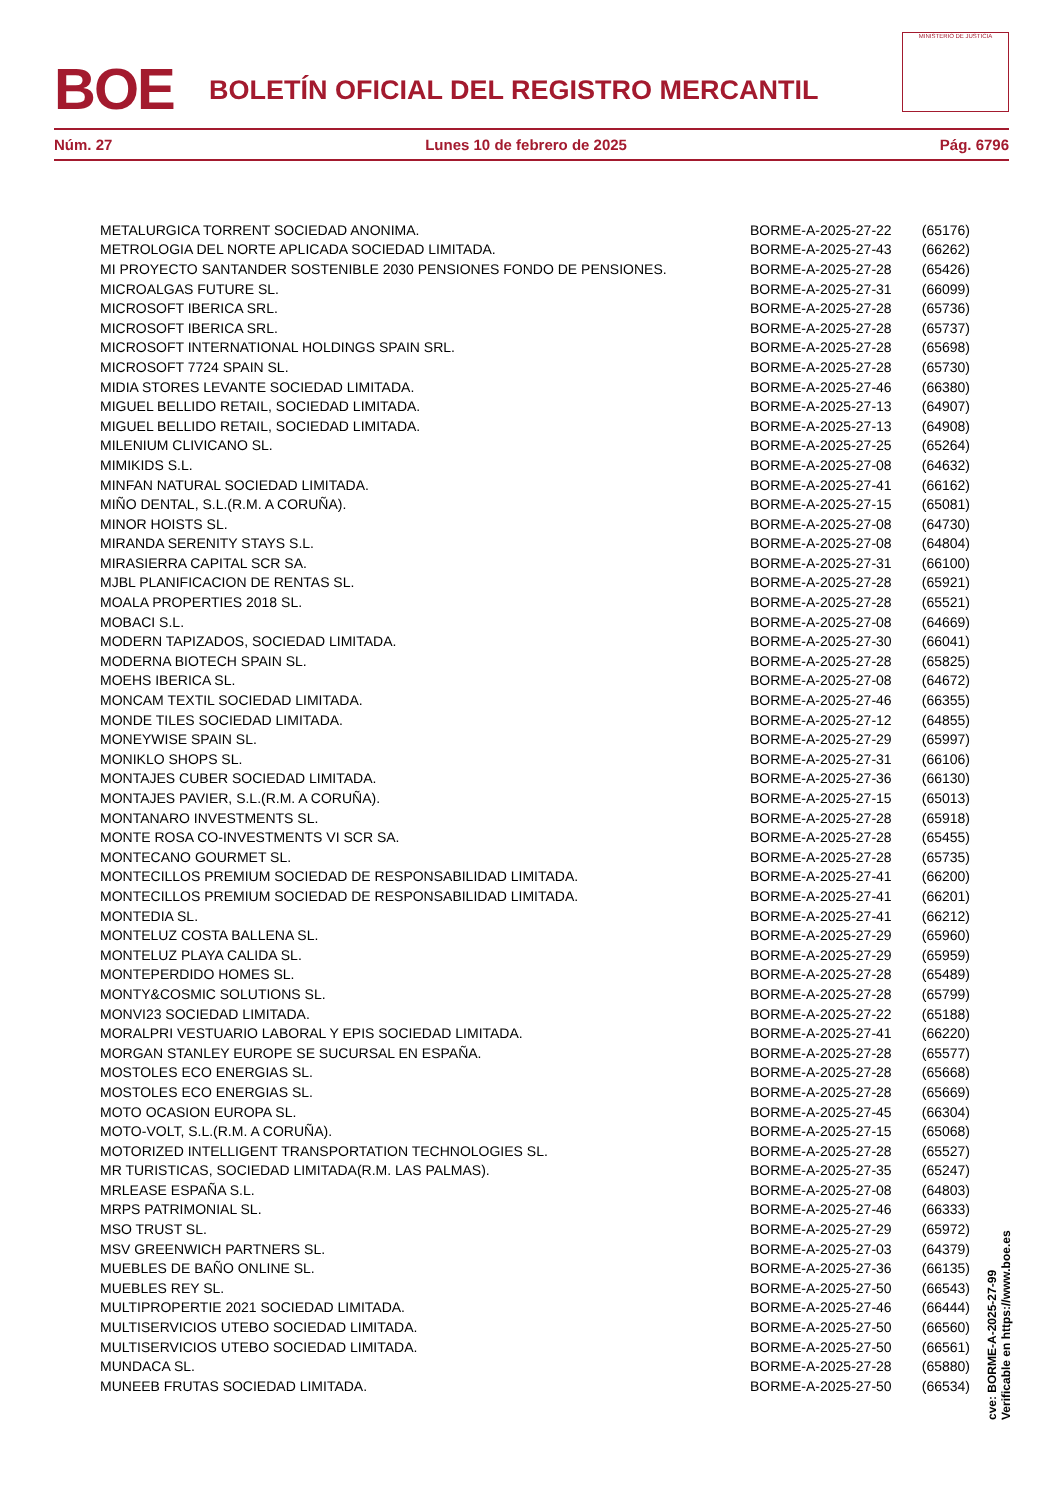BOE
BOLETÍN OFICIAL DEL REGISTRO MERCANTIL
MINISTERIO DE JUSTICIA
Núm. 27 Lunes 10 de febrero de 2025 Pág. 6796
| METALURGICA TORRENT SOCIEDAD ANONIMA. | BORME-A-2025-27-22 | (65176) |
| METROLOGIA DEL NORTE APLICADA SOCIEDAD LIMITADA. | BORME-A-2025-27-43 | (66262) |
| MI PROYECTO SANTANDER SOSTENIBLE 2030 PENSIONES FONDO DE PENSIONES. | BORME-A-2025-27-28 | (65426) |
| MICROALGAS FUTURE SL. | BORME-A-2025-27-31 | (66099) |
| MICROSOFT IBERICA SRL. | BORME-A-2025-27-28 | (65736) |
| MICROSOFT IBERICA SRL. | BORME-A-2025-27-28 | (65737) |
| MICROSOFT INTERNATIONAL HOLDINGS SPAIN SRL. | BORME-A-2025-27-28 | (65698) |
| MICROSOFT 7724 SPAIN SL. | BORME-A-2025-27-28 | (65730) |
| MIDIA STORES LEVANTE SOCIEDAD LIMITADA. | BORME-A-2025-27-46 | (66380) |
| MIGUEL BELLIDO RETAIL, SOCIEDAD LIMITADA. | BORME-A-2025-27-13 | (64907) |
| MIGUEL BELLIDO RETAIL, SOCIEDAD LIMITADA. | BORME-A-2025-27-13 | (64908) |
| MILENIUM CLIVICANO SL. | BORME-A-2025-27-25 | (65264) |
| MIMIKIDS S.L. | BORME-A-2025-27-08 | (64632) |
| MINFAN NATURAL SOCIEDAD LIMITADA. | BORME-A-2025-27-41 | (66162) |
| MIÑO DENTAL, S.L.(R.M. A CORUÑA). | BORME-A-2025-27-15 | (65081) |
| MINOR HOISTS SL. | BORME-A-2025-27-08 | (64730) |
| MIRANDA SERENITY STAYS S.L. | BORME-A-2025-27-08 | (64804) |
| MIRASIERRA CAPITAL SCR SA. | BORME-A-2025-27-31 | (66100) |
| MJBL PLANIFICACION DE RENTAS SL. | BORME-A-2025-27-28 | (65921) |
| MOALA PROPERTIES 2018 SL. | BORME-A-2025-27-28 | (65521) |
| MOBACI S.L. | BORME-A-2025-27-08 | (64669) |
| MODERN TAPIZADOS, SOCIEDAD LIMITADA. | BORME-A-2025-27-30 | (66041) |
| MODERNA BIOTECH SPAIN SL. | BORME-A-2025-27-28 | (65825) |
| MOEHS IBERICA SL. | BORME-A-2025-27-08 | (64672) |
| MONCAM TEXTIL SOCIEDAD LIMITADA. | BORME-A-2025-27-46 | (66355) |
| MONDE TILES SOCIEDAD LIMITADA. | BORME-A-2025-27-12 | (64855) |
| MONEYWISE SPAIN SL. | BORME-A-2025-27-29 | (65997) |
| MONIKLO SHOPS SL. | BORME-A-2025-27-31 | (66106) |
| MONTAJES CUBER SOCIEDAD LIMITADA. | BORME-A-2025-27-36 | (66130) |
| MONTAJES PAVIER, S.L.(R.M. A CORUÑA). | BORME-A-2025-27-15 | (65013) |
| MONTANARO INVESTMENTS SL. | BORME-A-2025-27-28 | (65918) |
| MONTE ROSA CO-INVESTMENTS VI SCR SA. | BORME-A-2025-27-28 | (65455) |
| MONTECANO GOURMET SL. | BORME-A-2025-27-28 | (65735) |
| MONTECILLOS PREMIUM SOCIEDAD DE RESPONSABILIDAD LIMITADA. | BORME-A-2025-27-41 | (66200) |
| MONTECILLOS PREMIUM SOCIEDAD DE RESPONSABILIDAD LIMITADA. | BORME-A-2025-27-41 | (66201) |
| MONTEDIA SL. | BORME-A-2025-27-41 | (66212) |
| MONTELUZ COSTA BALLENA SL. | BORME-A-2025-27-29 | (65960) |
| MONTELUZ PLAYA CALIDA SL. | BORME-A-2025-27-29 | (65959) |
| MONTEPERDIDO HOMES SL. | BORME-A-2025-27-28 | (65489) |
| MONTY&COSMIC SOLUTIONS SL. | BORME-A-2025-27-28 | (65799) |
| MONVI23 SOCIEDAD LIMITADA. | BORME-A-2025-27-22 | (65188) |
| MORALPRI VESTUARIO LABORAL Y EPIS SOCIEDAD LIMITADA. | BORME-A-2025-27-41 | (66220) |
| MORGAN STANLEY EUROPE SE SUCURSAL EN ESPAÑA. | BORME-A-2025-27-28 | (65577) |
| MOSTOLES ECO ENERGIAS SL. | BORME-A-2025-27-28 | (65668) |
| MOSTOLES ECO ENERGIAS SL. | BORME-A-2025-27-28 | (65669) |
| MOTO OCASION EUROPA SL. | BORME-A-2025-27-45 | (66304) |
| MOTO-VOLT, S.L.(R.M. A CORUÑA). | BORME-A-2025-27-15 | (65068) |
| MOTORIZED INTELLIGENT TRANSPORTATION TECHNOLOGIES SL. | BORME-A-2025-27-28 | (65527) |
| MR TURISTICAS, SOCIEDAD LIMITADA(R.M. LAS PALMAS). | BORME-A-2025-27-35 | (65247) |
| MRLEASE ESPAÑA S.L. | BORME-A-2025-27-08 | (64803) |
| MRPS PATRIMONIAL SL. | BORME-A-2025-27-46 | (66333) |
| MSO TRUST SL. | BORME-A-2025-27-29 | (65972) |
| MSV GREENWICH PARTNERS SL. | BORME-A-2025-27-03 | (64379) |
| MUEBLES DE BAÑO ONLINE SL. | BORME-A-2025-27-36 | (66135) |
| MUEBLES REY SL. | BORME-A-2025-27-50 | (66543) |
| MULTIPROPERTIE 2021 SOCIEDAD LIMITADA. | BORME-A-2025-27-46 | (66444) |
| MULTISERVICIOS UTEBO SOCIEDAD LIMITADA. | BORME-A-2025-27-50 | (66560) |
| MULTISERVICIOS UTEBO SOCIEDAD LIMITADA. | BORME-A-2025-27-50 | (66561) |
| MUNDACA SL. | BORME-A-2025-27-28 | (65880) |
| MUNEEB FRUTAS SOCIEDAD LIMITADA. | BORME-A-2025-27-50 | (66534) |
cve: BORME-A-2025-27-99
Verificable en https://www.boe.es